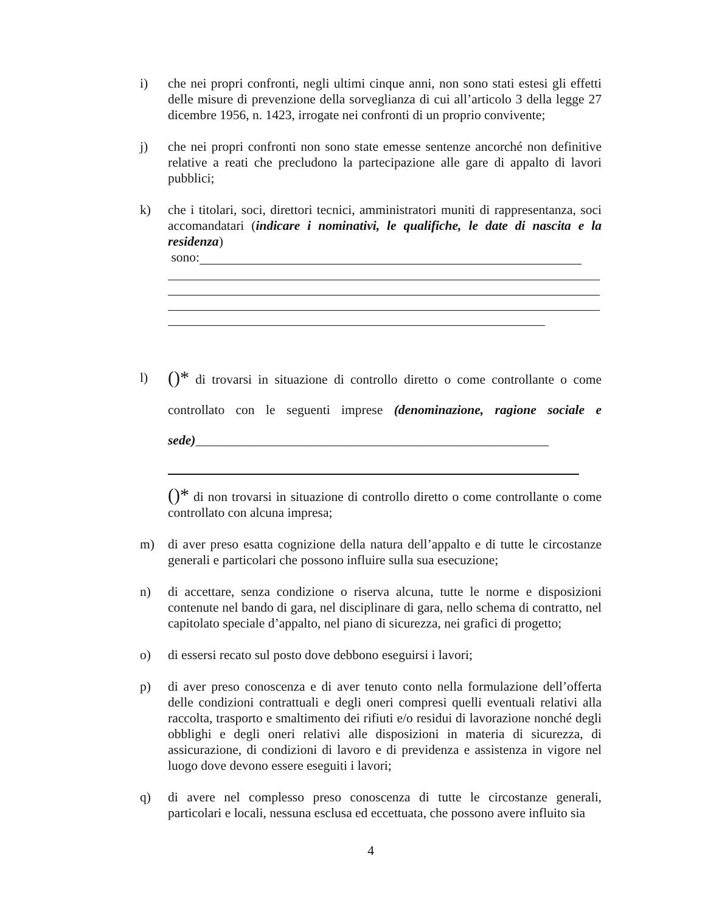i) che nei propri confronti, negli ultimi cinque anni, non sono stati estesi gli effetti delle misure di prevenzione della sorveglianza di cui all’articolo 3 della legge 27 dicembre 1956, n. 1423, irrogate nei confronti di un proprio convivente;
j) che nei propri confronti non sono state emesse sentenze ancorché non definitive relative a reati che precludono la partecipazione alle gare di appalto di lavori pubblici;
k) che i titolari, soci, direttori tecnici, amministratori muniti di rappresentanza, soci accomandatari (indicare i nominativi, le qualifiche, le date di nascita e la residenza)
sono:
l)
()* di trovarsi in situazione di controllo diretto o come controllante o come controllato con le seguenti imprese (denominazione, ragione sociale e sede)______________________________________________________
()* di non trovarsi in situazione di controllo diretto o come controllante o come controllato con alcuna impresa;
m) di aver preso esatta cognizione della natura dell’appalto e di tutte le circostanze generali e particolari che possono influire sulla sua esecuzione;
n) di accettare, senza condizione o riserva alcuna, tutte le norme e disposizioni contenute nel bando di gara, nel disciplinare di gara, nello schema di contratto, nel capitolato speciale d’appalto, nel piano di sicurezza, nei grafici di progetto;
o) di essersi recato sul posto dove debbono eseguirsi i lavori;
p) di aver preso conoscenza e di aver tenuto conto nella formulazione dell’offerta delle condizioni contrattuali e degli oneri compresi quelli eventuali relativi alla raccolta, trasporto e smaltimento dei rifiuti e/o residui di lavorazione nonché degli obblighi e degli oneri relativi alle disposizioni in materia di sicurezza, di assicurazione, di condizioni di lavoro e di previdenza e assistenza in vigore nel luogo dove devono essere eseguiti i lavori;
q) di avere nel complesso preso conoscenza di tutte le circostanze generali, particolari e locali, nessuna esclusa ed eccettuata, che possono avere influito sia
4